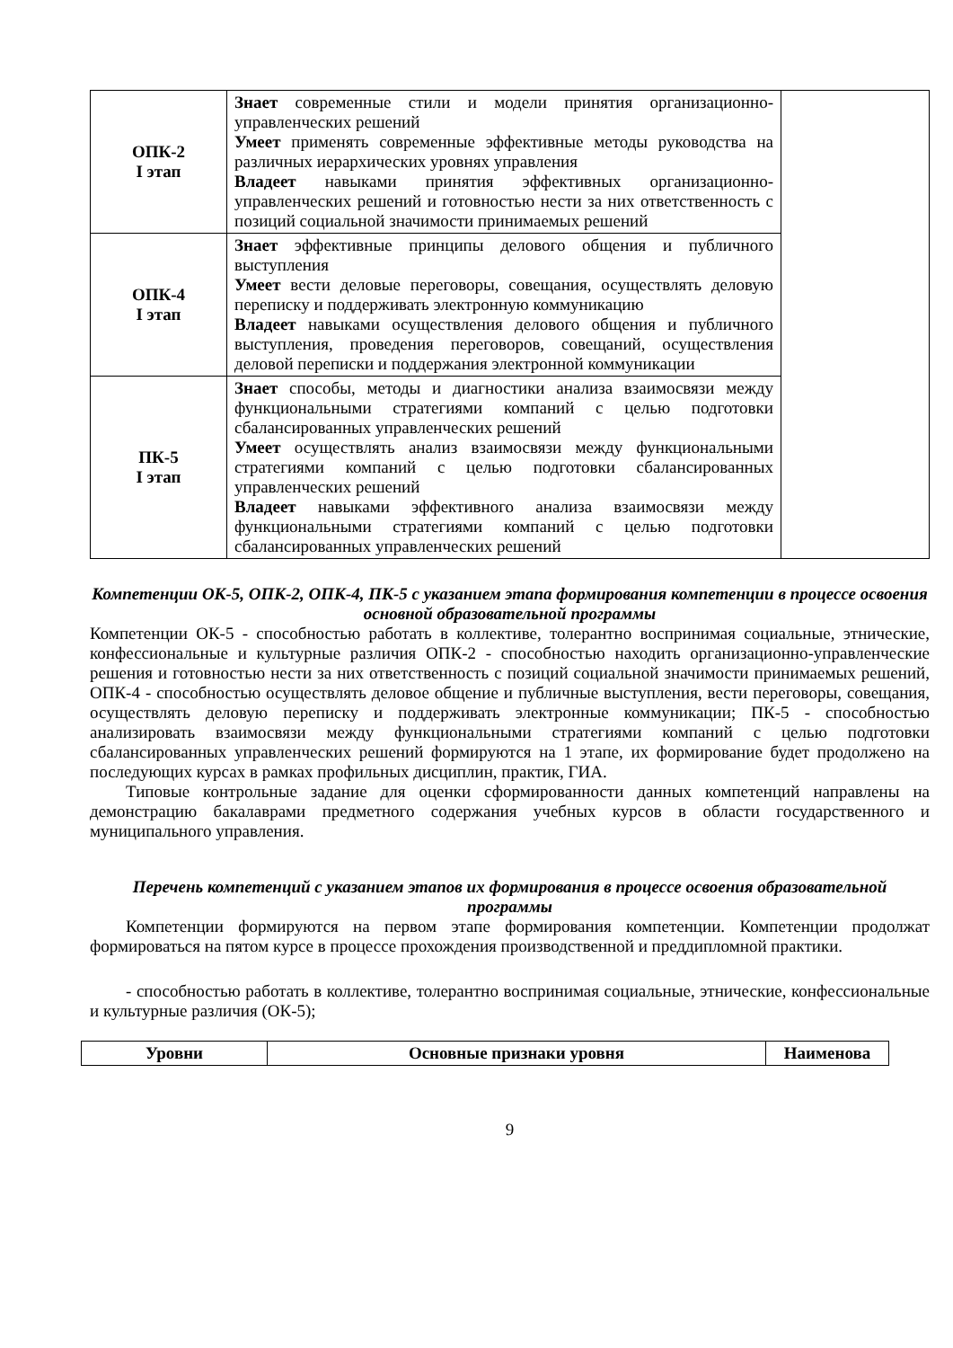| ОПК-2 I этап | Знает современные стили и модели принятия организационно-управленческих решений Умеет применять современные эффективные методы руководства на различных иерархических уровнях управления Владеет навыками принятия эффективных организационно-управленческих решений и готовностью нести за них ответственность с позиций социальной значимости принимаемых решений | |
| ОПК-4 I этап | Знает эффективные принципы делового общения и публичного выступления Умеет вести деловые переговоры, совещания, осуществлять деловую переписку и поддерживать электронную коммуникацию Владеет навыками осуществления делового общения и публичного выступления, проведения переговоров, совещаний, осуществления деловой переписки и поддержания электронной коммуникации | |
| ПК-5 I этап | Знает способы, методы и диагностики анализа взаимосвязи между функциональными стратегиями компаний с целью подготовки сбалансированных управленческих решений Умеет осуществлять анализ взаимосвязи между функциональными стратегиями компаний с целью подготовки сбалансированных управленческих решений Владеет навыками эффективного анализа взаимосвязи между функциональными стратегиями компаний с целью подготовки сбалансированных управленческих решений | |
Компетенции ОК-5, ОПК-2, ОПК-4, ПК-5 с указанием этапа формирования компетенции в процессе освоения основной образовательной программы
Компетенции ОК-5 - способностью работать в коллективе, толерантно воспринимая социальные, этнические, конфессиональные и культурные различия ОПК-2 - способностью находить организационно-управленческие решения и готовностью нести за них ответственность с позиций социальной значимости принимаемых решений, ОПК-4 - способностью осуществлять деловое общение и публичные выступления, вести переговоры, совещания, осуществлять деловую переписку и поддерживать электронные коммуникации; ПК-5 - способностью анализировать взаимосвязи между функциональными стратегиями компаний с целью подготовки сбалансированных управленческих решений формируются на 1 этапе, их формирование будет продолжено на последующих курсах в рамках профильных дисциплин, практик, ГИА.
Типовые контрольные задание для оценки сформированности данных компетенций направлены на демонстрацию бакалаврами предметного содержания учебных курсов в области государственного и муниципального управления.
Перечень компетенций с указанием этапов их формирования в процессе освоения образовательной программы
Компетенции формируются на первом этапе формирования компетенции. Компетенции продолжат формироваться на пятом курсе в процессе прохождения производственной и преддипломной практики.
- способностью работать в коллективе, толерантно воспринимая социальные, этнические, конфессиональные и культурные различия (ОК-5);
| Уровни | Основные признаки уровня | Наименова |
| --- | --- | --- |
9